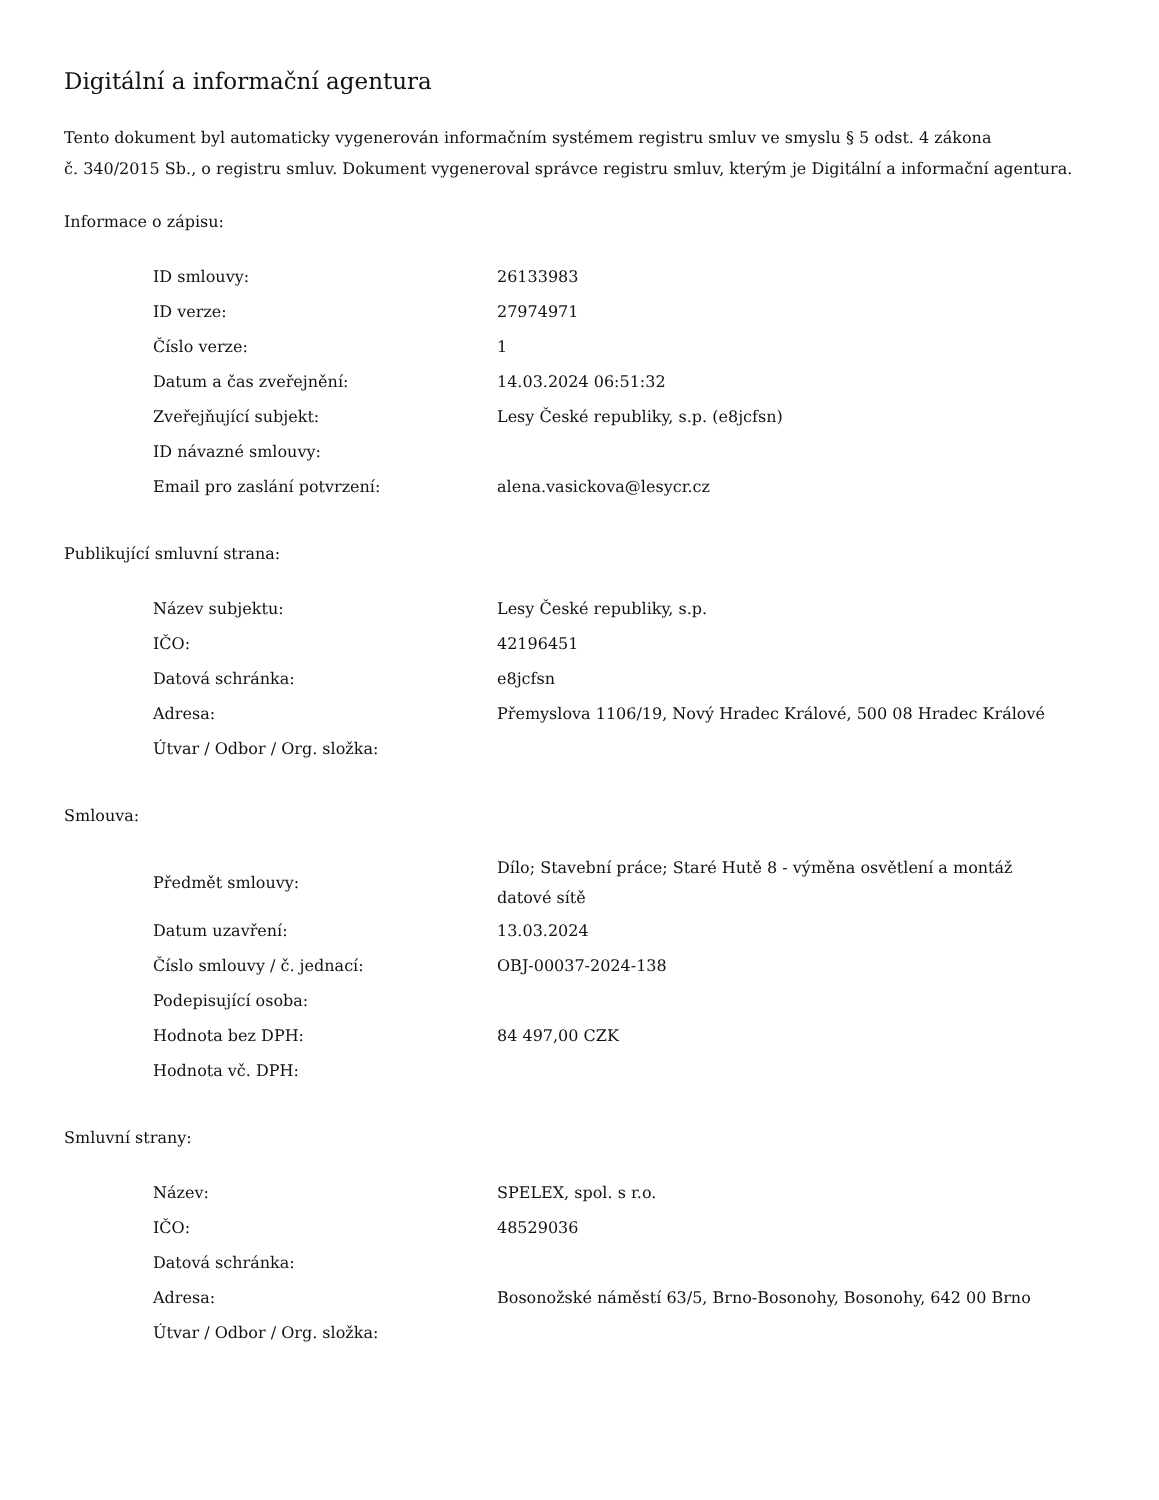Digitální a informační agentura
Tento dokument byl automaticky vygenerován informačním systémem registru smluv ve smyslu § 5 odst. 4 zákona
č. 340/2015 Sb., o registru smluv. Dokument vygeneroval správce registru smluv, kterým je Digitální a informační agentura.
Informace o zápisu:
| ID smlouvy: | 26133983 |
| ID verze: | 27974971 |
| Číslo verze: | 1 |
| Datum a čas zveřejnění: | 14.03.2024 06:51:32 |
| Zveřejňující subjekt: | Lesy České republiky, s.p. (e8jcfsn) |
| ID návazné smlouvy: | |
| Email pro zaslání potvrzení: | alena.vasickova@lesycr.cz |
Publikující smluvní strana:
| Název subjektu: | Lesy České republiky, s.p. |
| IČO: | 42196451 |
| Datová schránka: | e8jcfsn |
| Adresa: | Přemyslova 1106/19, Nový Hradec Králové, 500 08 Hradec Králové |
| Útvar / Odbor / Org. složka: | |
Smlouva:
| Předmět smlouvy: | Dílo; Stavební práce; Staré Hutě 8 - výměna osvětlení a montáž datové sítě |
| Datum uzavření: | 13.03.2024 |
| Číslo smlouvy / č. jednací: | OBJ-00037-2024-138 |
| Podepisující osoba: | |
| Hodnota bez DPH: | 84 497,00 CZK |
| Hodnota vč. DPH: | |
Smluvní strany:
| Název: | SPELEX, spol. s r.o. |
| IČO: | 48529036 |
| Datová schránka: | |
| Adresa: | Bosonožské náměstí 63/5, Brno-Bosonohy, Bosonohy, 642 00 Brno |
| Útvar / Odbor / Org. složka: | |